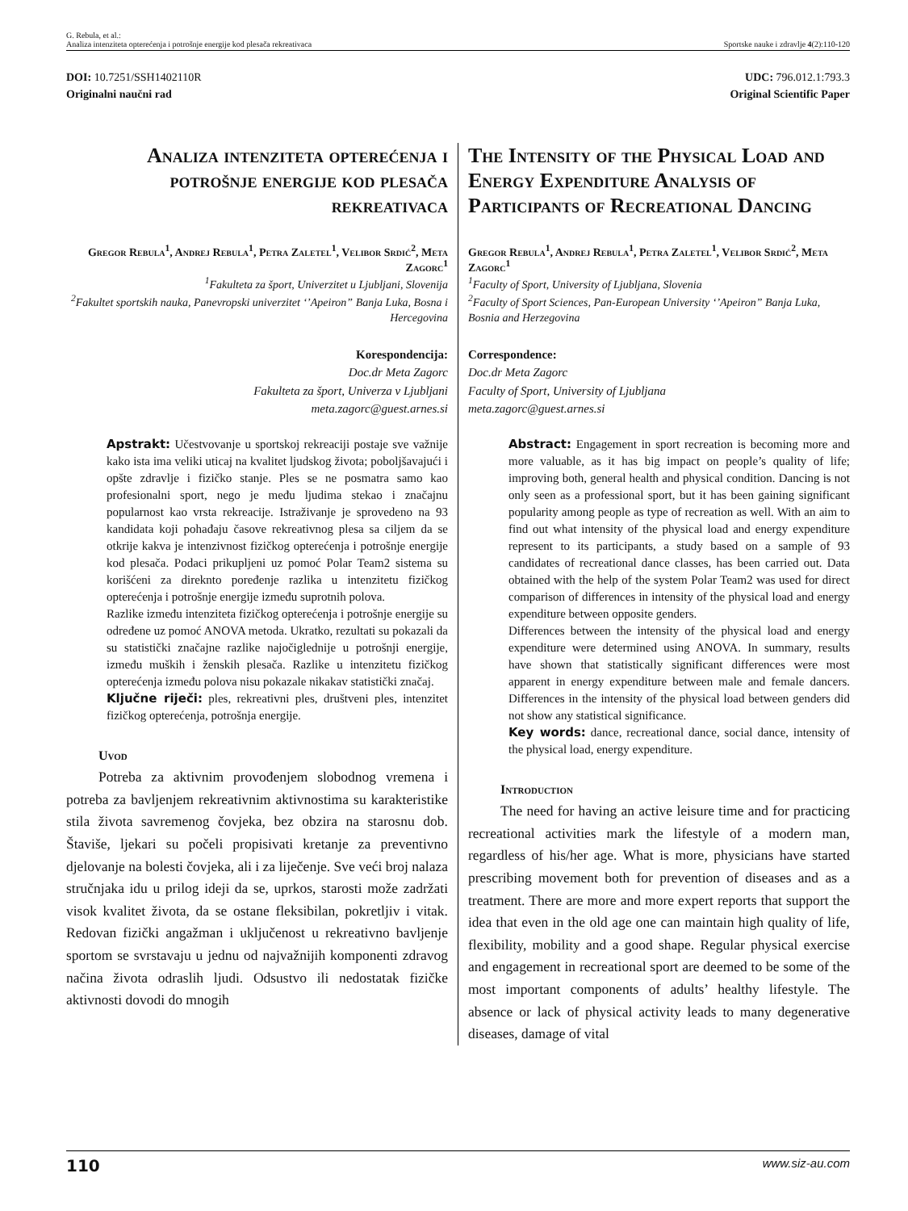G. Rebula, et al.:
Analiza intenziteta opterećenja i potrošnje energije kod plesača rekreativaca
Sportske nauke i zdravlje 4(2):110-120
DOI: 10.7251/SSH1402110R
Originalni naučni rad
UDC: 796.012.1:793.3
Original Scientific Paper
Analiza intenziteta opterećenja i potrošnje energije kod plesača rekreativaca
Gregor Rebula<sup>1</sup>, Andrej Rebula<sup>1</sup>, Petra Zaletel<sup>1</sup>, Velibor Srdić<sup>2</sup>, Meta Zagorc<sup>1</sup>
<sup>1</sup> Fakulteta za šport, Univerzitet u Ljubljani, Slovenija
<sup>2</sup> Fakultet sportskih nauka, Panevropski univerzitet ‘’Apeiron” Banja Luka, Bosna i Hercegovina
Korespondencija:
Doc.dr Meta Zagorc
Fakulteta za šport, Univerza v Ljubljani
meta.zagorc@guest.arnes.si
Apstrakt: Učestvovanje u sportskoj rekreaciji postaje sve važnije kako ista ima veliki uticaj na kvalitet ljudskog života; poboljšavajući i opšte zdravlje i fizičko stanje. Ples se ne posmatra samo kao profesionalni sport, nego je među ljudima stekao i značajnu popularnost kao vrsta rekreacije. Istraživanje je sprovedeno na 93 kandidata koji pohađaju časove rekreativnog plesa sa ciljem da se otkrije kakva je intenzivnost fizičkog opterećenja i potrošnje energije kod plesača. Podaci prikupljeni uz pomoć Polar Team2 sistema su korišćeni za direknto poređenje razlika u intenzitetu fizičkog opterećenja i potrošnje energije između suprotnih polova.
Razlike između intenziteta fizičkog opterećenja i potrošnje energije su određene uz pomoć ANOVA metoda. Ukratko, rezultati su pokazali da su statistički značajne razlike najočiglednije u potrošnji energije, između muških i ženskih plesača. Razlike u intenzitetu fizičkog opterećenja između polova nisu pokazale nikakav statistički značaj.
Ključne riječi: ples, rekreativni ples, društveni ples, intenzitet fizičkog opterećenja, potrošnja energije.
Uvod
Potreba za aktivnim provođenjem slobodnog vremena i potreba za bavljenjem rekreativnim aktivnostima su karakteristike stila života savremenog čovjeka, bez obzira na starosnu dob. Štaviše, ljekari su počeli propisivati kretanje za preventivno djelovanje na bolesti čovjeka, ali i za liječenje. Sve veći broj nalaza stručnjaka idu u prilog ideji da se, uprkos, starosti može zadržati visok kvalitet života, da se ostane fleksibilan, pokretljiv i vitak. Redovan fizički angažman i uključenost u rekreativno bavljenje sportom se svrstavaju u jednu od najvažnijih komponenti zdravog načina života odraslih ljudi. Odsustvo ili nedostatak fizičke aktivnosti dovodi do mnogih
The Intensity of the Physical Load and Energy Expenditure Analysis of Participants of Recreational Dancing
Gregor Rebula<sup>1</sup>, Andrej Rebula<sup>1</sup>, Petra Zaletel<sup>1</sup>, Velibor Srdić<sup>2</sup>, Meta Zagorc<sup>1</sup>
<sup>1</sup> Faculty of Sport, University of Ljubljana, Slovenia
<sup>2</sup> Faculty of Sport Sciences, Pan-European University ‘’Apeiron” Banja Luka, Bosnia and Herzegovina
Correspondence:
Doc.dr Meta Zagorc
Faculty of Sport, University of Ljubljana
meta.zagorc@guest.arnes.si
Abstract: Engagement in sport recreation is becoming more and more valuable, as it has big impact on people’s quality of life; improving both, general health and physical condition. Dancing is not only seen as a professional sport, but it has been gaining significant popularity among people as type of recreation as well. With an aim to find out what intensity of the physical load and energy expenditure represent to its participants, a study based on a sample of 93 candidates of recreational dance classes, has been carried out. Data obtained with the help of the system Polar Team2 was used for direct comparison of differences in intensity of the physical load and energy expenditure between opposite genders.
Differences between the intensity of the physical load and energy expenditure were determined using ANOVA. In summary, results have shown that statistically significant differences were most apparent in energy expenditure between male and female dancers. Differences in the intensity of the physical load between genders did not show any statistical significance.
Key words: dance, recreational dance, social dance, intensity of the physical load, energy expenditure.
Introduction
The need for having an active leisure time and for practicing recreational activities mark the lifestyle of a modern man, regardless of his/her age. What is more, physicians have started prescribing movement both for prevention of diseases and as a treatment. There are more and more expert reports that support the idea that even in the old age one can maintain high quality of life, flexibility, mobility and a good shape. Regular physical exercise and engagement in recreational sport are deemed to be some of the most important components of adults’ healthy lifestyle. The absence or lack of physical activity leads to many degenerative diseases, damage of vital
110 www.siz-au.com